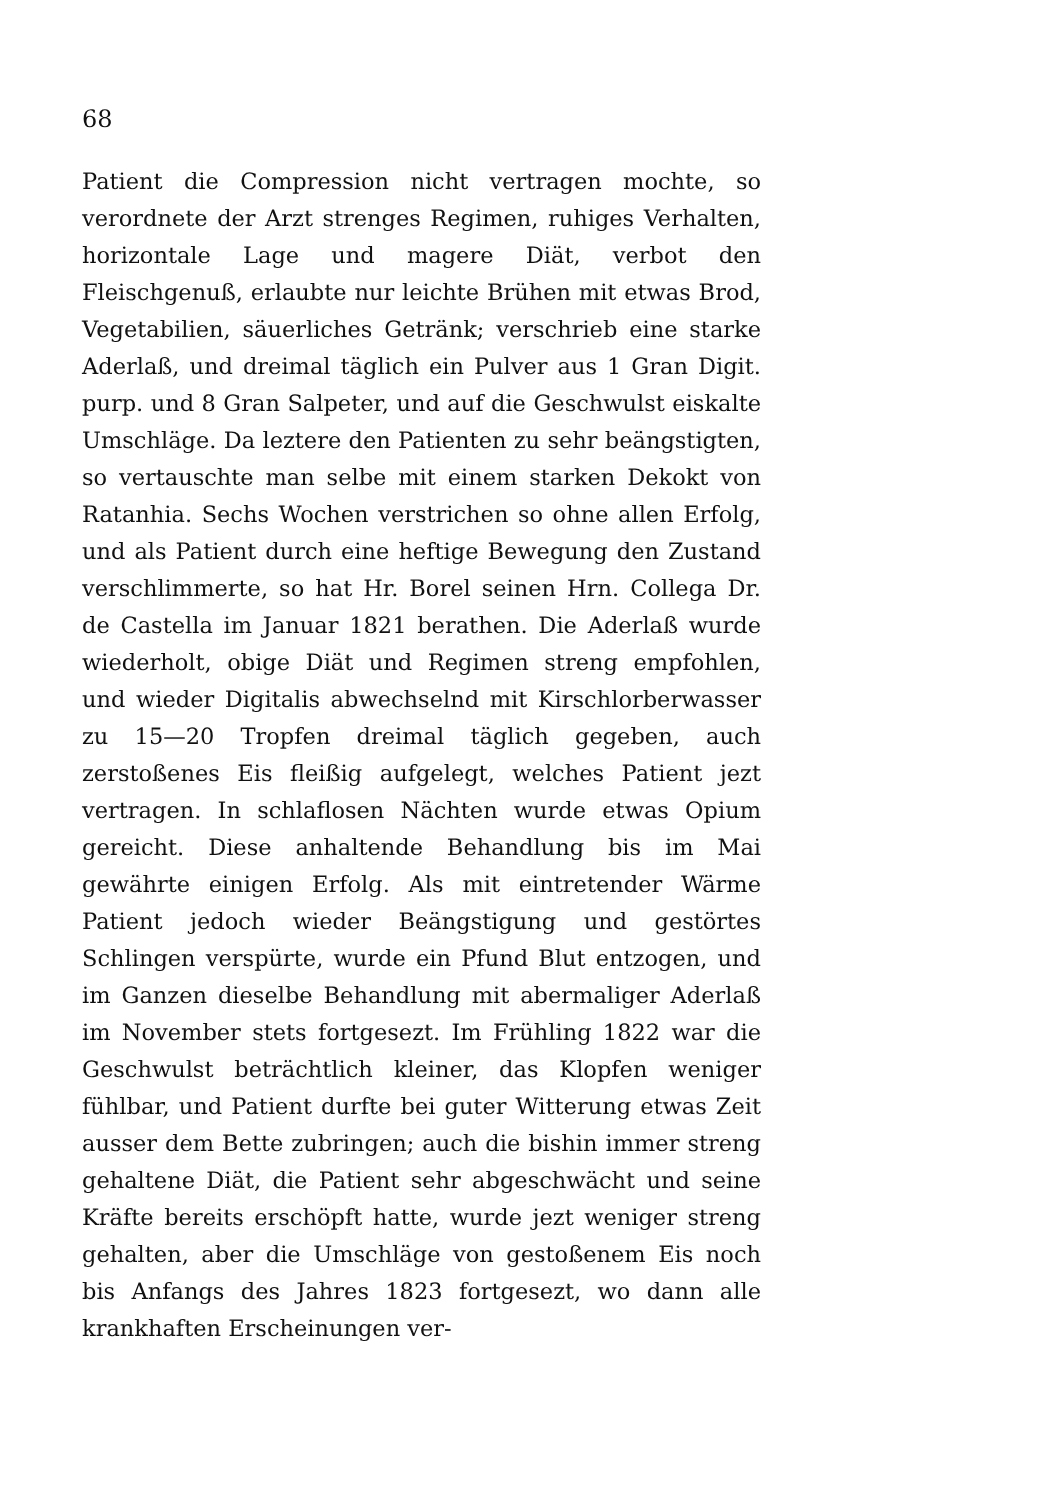68
Patient die Compression nicht vertragen mochte, so verordnete der Arzt strenges Regimen, ruhiges Verhalten, horizontale Lage und magere Diät, verbot den Fleischgenuß, erlaubte nur leichte Brühen mit etwas Brod, Vegetabilien, säuerliches Getränk; verschrieb eine starke Aderlaß, und dreimal täglich ein Pulver aus 1 Gran Digit. purp. und 8 Gran Salpeter, und auf die Geschwulst eiskalte Umschläge. Da leztere den Patienten zu sehr beängstigten, so vertauschte man selbe mit einem starken Dekokt von Ratanhia. Sechs Wochen verstrichen so ohne allen Erfolg, und als Patient durch eine heftige Bewegung den Zustand verschlimmerte, so hat Hr. Borel seinen Hrn. Collega Dr. de Castella im Januar 1821 berathen. Die Aderlaß wurde wiederholt, obige Diät und Regimen streng empfohlen, und wieder Digitalis abwechselnd mit Kirschlorberwasser zu 15—20 Tropfen dreimal täglich gegeben, auch zerstoßenes Eis fleißig aufgelegt, welches Patient jezt vertragen. In schlaflosen Nächten wurde etwas Opium gereicht. Diese anhaltende Behandlung bis im Mai gewährte einigen Erfolg. Als mit eintretender Wärme Patient jedoch wieder Beängstigung und gestörtes Schlingen verspürte, wurde ein Pfund Blut entzogen, und im Ganzen dieselbe Behandlung mit abermaliger Aderlaß im November stets fortgesezt. Im Frühling 1822 war die Geschwulst beträchtlich kleiner, das Klopfen weniger fühlbar, und Patient durfte bei guter Witterung etwas Zeit ausser dem Bette zubringen; auch die bishin immer streng gehaltene Diät, die Patient sehr abgeschwächt und seine Kräfte bereits erschöpft hatte, wurde jezt weniger streng gehalten, aber die Umschläge von gestoßenem Eis noch bis Anfangs des Jahres 1823 fortgesezt, wo dann alle krankhaften Erscheinungen ver-